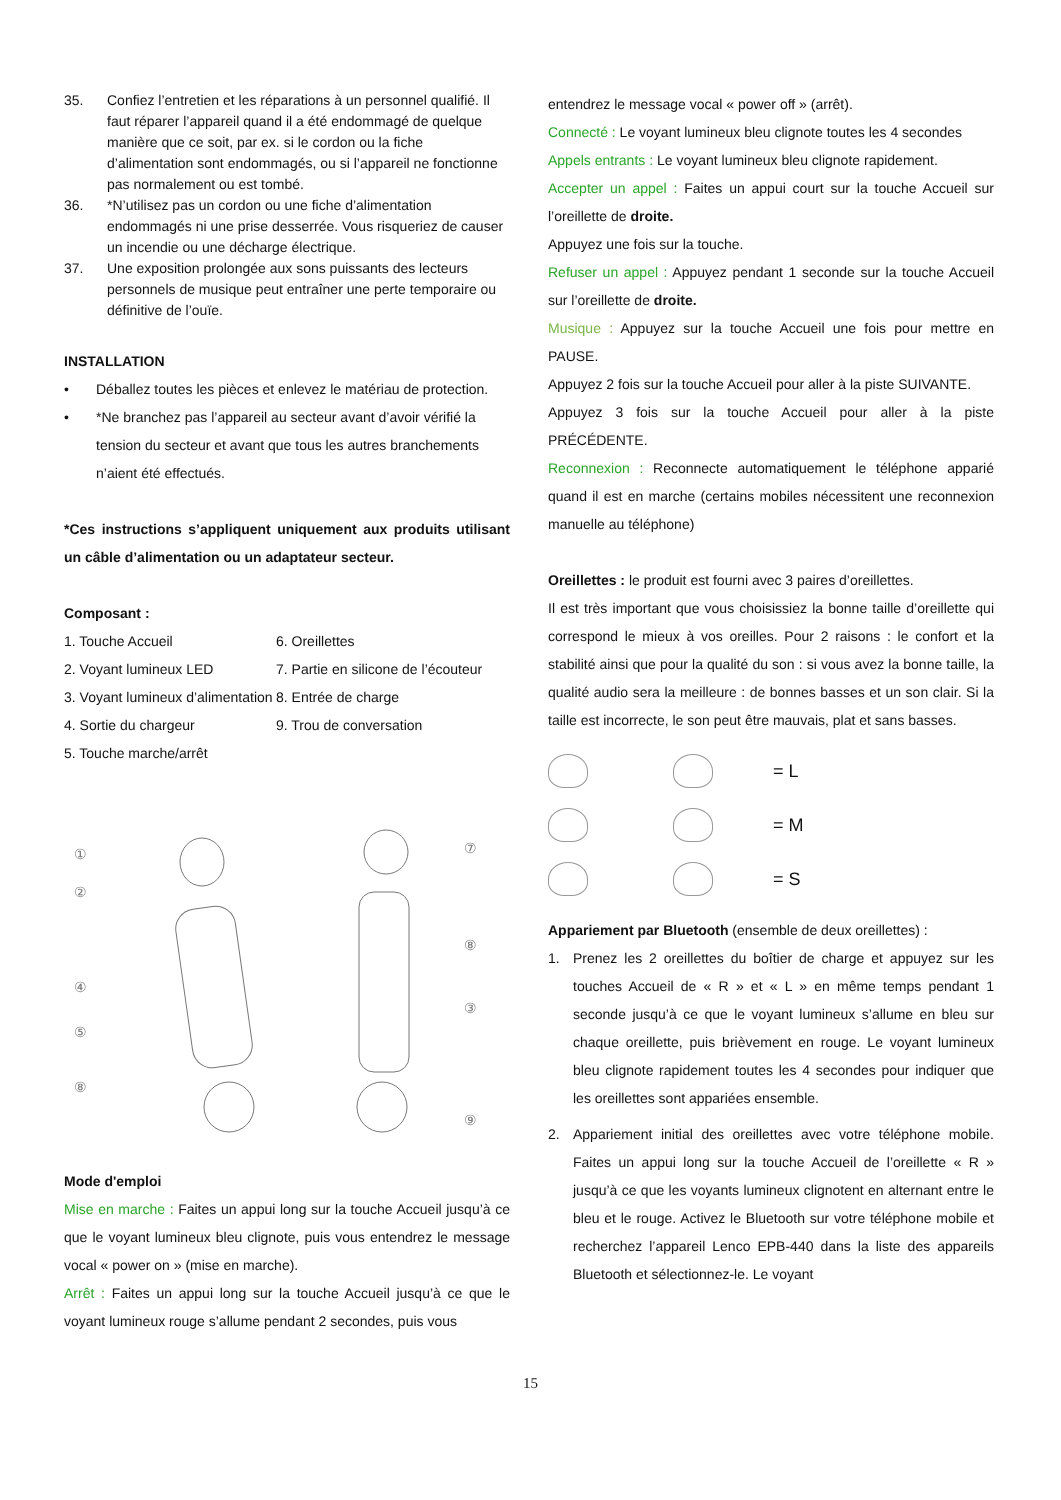35. Confiez l’entretien et les réparations à un personnel qualifié. Il faut réparer l’appareil quand il a été endommagé de quelque manière que ce soit, par ex. si le cordon ou la fiche d’alimentation sont endommagés, ou si l’appareil ne fonctionne pas normalement ou est tombé.
36. *N’utilisez pas un cordon ou une fiche d’alimentation endommagés ni une prise desserrée. Vous risqueriez de causer un incendie ou une décharge électrique.
37. Une exposition prolongée aux sons puissants des lecteurs personnels de musique peut entraîner une perte temporaire ou définitive de l’ouïe.
INSTALLATION
• Déballez toutes les pièces et enlevez le matériau de protection.
• *Ne branchez pas l’appareil au secteur avant d’avoir vérifié la tension du secteur et avant que tous les autres branchements n’aient été effectués.
*Ces instructions s’appliquent uniquement aux produits utilisant un câble d’alimentation ou un adaptateur secteur.
Composant :
1. Touche Accueil 6. Oreillettes 2. Voyant lumineux LED 7. Partie en silicone de l’écouteur 3. Voyant lumineux d’alimentation 8. Entrée de charge 4. Sortie du chargeur 9. Trou de conversation 5. Touche marche/arrêt
①
②
④
⑤
⑧
⑦
⑧
③
⑨
Mode d'emploi
Mise en marche : Faites un appui long sur la touche Accueil jusqu’à ce que le voyant lumineux bleu clignote, puis vous entendrez le message vocal « power on » (mise en marche).
Arrêt : Faites un appui long sur la touche Accueil jusqu’à ce que le voyant lumineux rouge s’allume pendant 2 secondes, puis vous
entendrez le message vocal « power off » (arrêt).
Connecté : Le voyant lumineux bleu clignote toutes les 4 secondes
Appels entrants : Le voyant lumineux bleu clignote rapidement.
Accepter un appel : Faites un appui court sur la touche Accueil sur l’oreillette de droite.
Appuyez une fois sur la touche.
Refuser un appel : Appuyez pendant 1 seconde sur la touche Accueil sur l’oreillette de droite.
Musique : Appuyez sur la touche Accueil une fois pour mettre en PAUSE.
Appuyez 2 fois sur la touche Accueil pour aller à la piste SUIVANTE.
Appuyez 3 fois sur la touche Accueil pour aller à la piste PRÉCÉDENTE.
Reconnexion : Reconnecte automatiquement le téléphone apparié quand il est en marche (certains mobiles nécessitent une reconnexion manuelle au téléphone)
Oreillettes : le produit est fourni avec 3 paires d’oreillettes.
Il est très important que vous choisissiez la bonne taille d’oreillette qui correspond le mieux à vos oreilles. Pour 2 raisons : le confort et la stabilité ainsi que pour la qualité du son : si vous avez la bonne taille, la qualité audio sera la meilleure : de bonnes basses et un son clair. Si la taille est incorrecte, le son peut être mauvais, plat et sans basses.
= L
= M
= S
Appariement par Bluetooth (ensemble de deux oreillettes) :
1.
Prenez les 2 oreillettes du boîtier de charge et appuyez sur les touches Accueil de « R » et « L » en même temps pendant 1 seconde jusqu’à ce que le voyant lumineux s’allume en bleu sur chaque oreillette, puis brièvement en rouge. Le voyant lumineux bleu clignote rapidement toutes les 4 secondes pour indiquer que les oreillettes sont appariées ensemble.
2.
Appariement initial des oreillettes avec votre téléphone mobile. Faites un appui long sur la touche Accueil de l’oreillette « R » jusqu’à ce que les voyants lumineux clignotent en alternant entre le bleu et le rouge. Activez le Bluetooth sur votre téléphone mobile et recherchez l’appareil Lenco EPB-440 dans la liste des appareils Bluetooth et sélectionnez-le. Le voyant
15